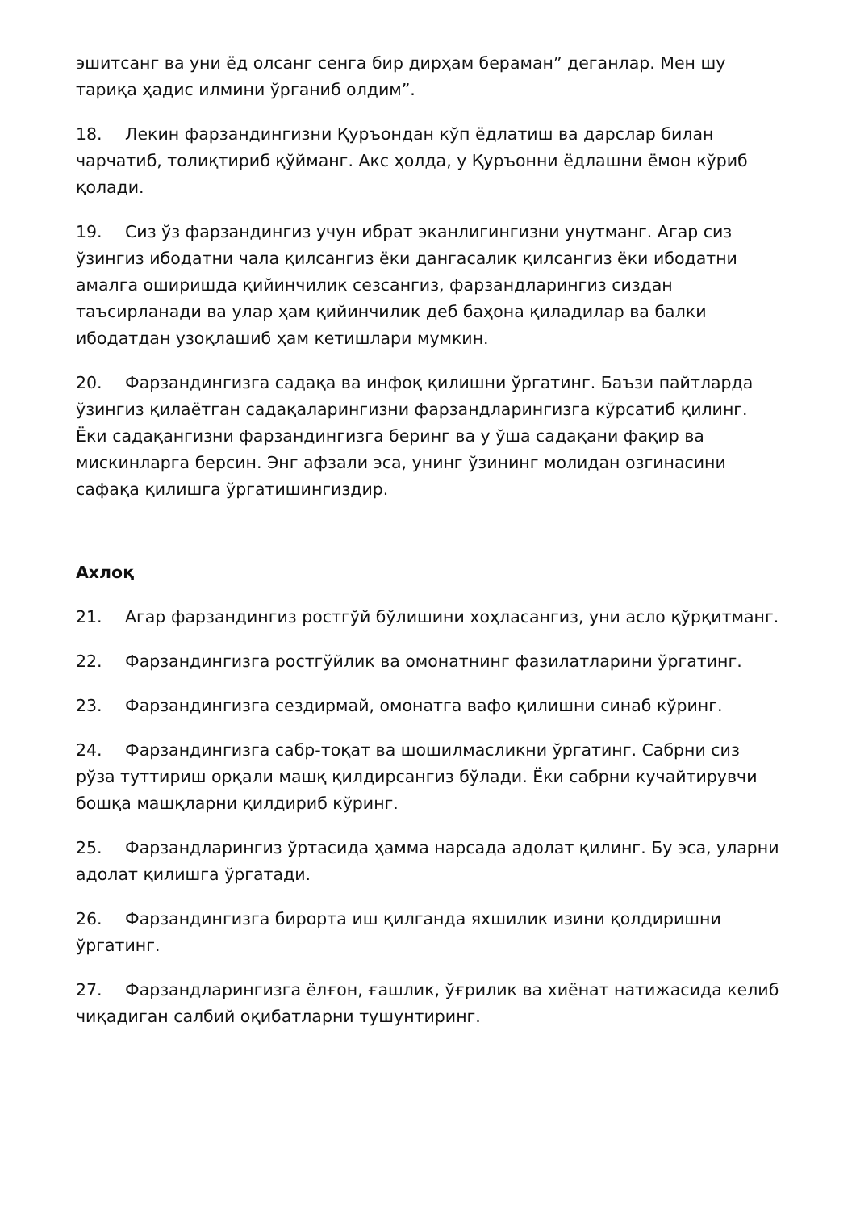эшитсанг ва уни ёд олсанг сенга бир дирҳам бераман” деганлар. Мен шу тариқа ҳадис илмини ўрганиб олдим”.
18. Лекин фарзандингизни Қуръондан кўп ёдлатиш ва дарслар билан чарчатиб, толиқтириб қўйманг. Акс ҳолда, у Қуръонни ёдлашни ёмон кўриб қолади.
19. Сиз ўз фарзандингиз учун ибрат эканлигингизни унутманг. Агар сиз ўзингиз ибодатни чала қилсангиз ёки дангасалик қилсангиз ёки ибодатни амалга оширишда қийинчилик сезсангиз, фарзандларингиз сиздан таъсирланади ва улар ҳам қийинчилик деб баҳона қиладилар ва балки ибодатдан узоқлашиб ҳам кетишлари мумкин.
20. Фарзандингизга садақа ва инфоқ қилишни ўргатинг. Баъзи пайтларда ўзингиз қилаётган садақаларингизни фарзандларингизга кўрсатиб қилинг. Ёки садақангизни фарзандингизга беринг ва у ўша садақани фақир ва мискинларга берсин. Энг афзали эса, унинг ўзининг молидан озгинасини сафақа қилишга ўргатишингиздир.
Ахлоқ
21. Агар фарзандингиз ростгўй бўлишини хоҳласангиз, уни асло қўрқитманг.
22. Фарзандингизга ростгўйлик ва омонатнинг фазилатларини ўргатинг.
23. Фарзандингизга сездирмай, омонатга вафо қилишни синаб кўринг.
24. Фарзандингизга сабр-тоқат ва шошилмасликни ўргатинг. Сабрни сиз рўза туттириш орқали машқ қилдирсангиз бўлади. Ёки сабрни кучайтирувчи бошқа машқларни қилдириб кўринг.
25. Фарзандларингиз ўртасида ҳамма нарсада адолат қилинг. Бу эса, уларни адолат қилишга ўргатади.
26. Фарзандингизга бирорта иш қилганда яхшилик изини қолдиришни ўргатинг.
27. Фарзандларингизга ёлғон, ғашлик, ўғрилик ва хиёнат натижасида келиб чиқадиган салбий оқибатларни тушунтиринг.